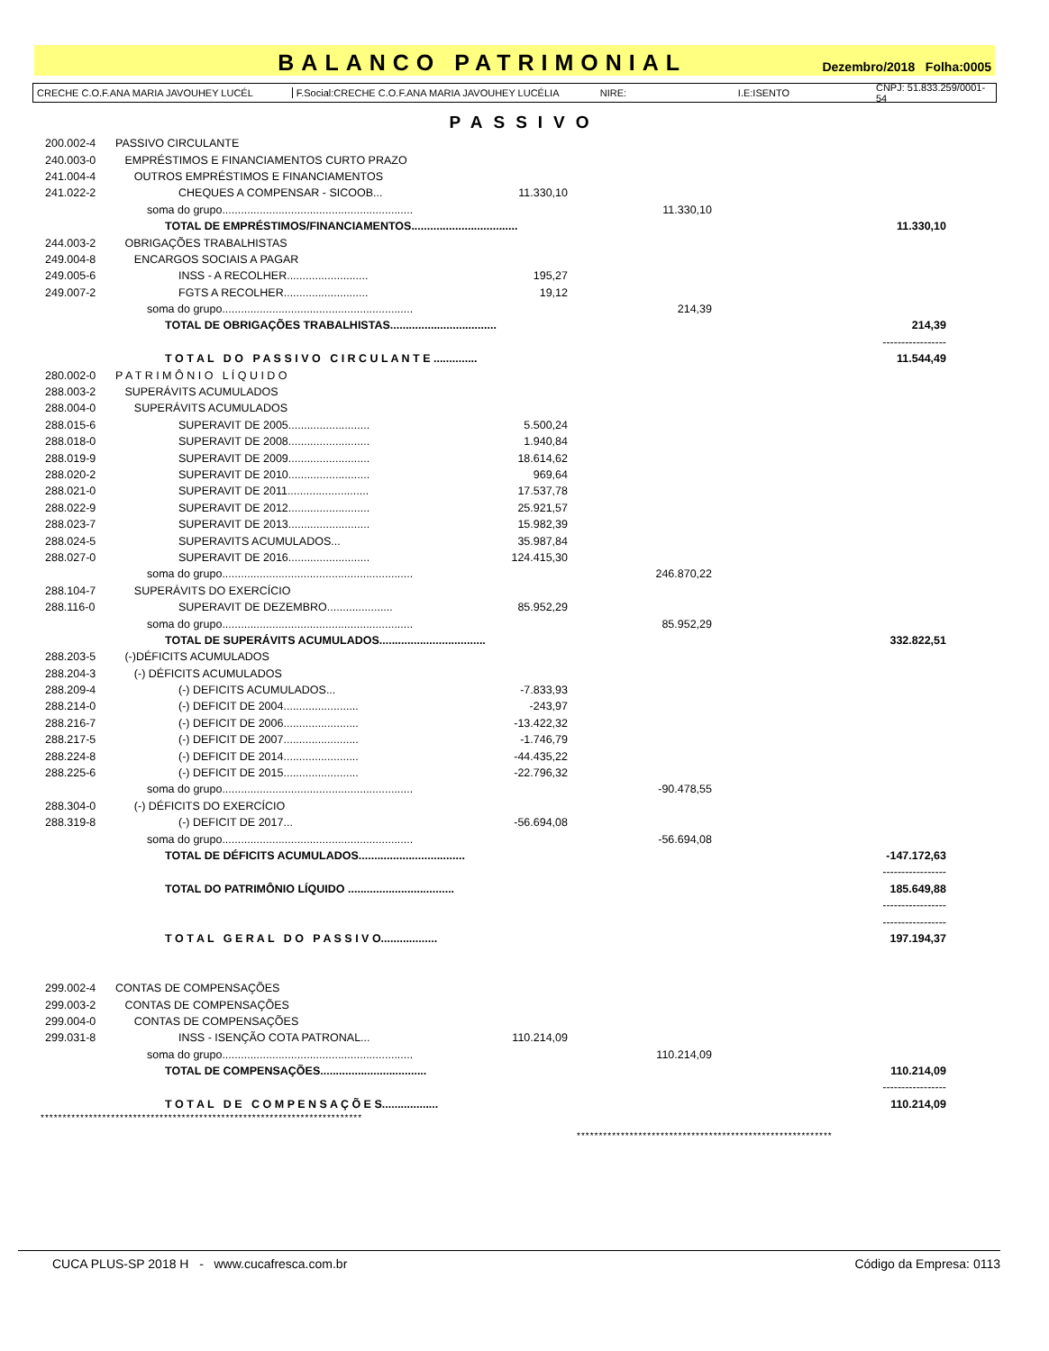BALANCO PATRIMONIAL
Dezembro/2018 Folha:0005
CRECHE C.O.F.ANA MARIA JAVOUHEY LUCÉL F.Social:CRECHE C.O.F.ANA MARIA JAVOUHEY LUCÉLIA NIRE: I.E:ISENTO CNPJ: 51.833.259/0001-54
PASSIVO
| 200.002-4 | PASSIVO CIRCULANTE | | | |
| 240.003-0 | EMPRÉSTIMOS E FINANCIAMENTOS CURTO PRAZO | | | |
| 241.004-4 | OUTROS EMPRÉSTIMOS E FINANCIAMENTOS | | | |
| 241.022-2 | CHEQUES A COMPENSAR - SICOOB... | 11.330,10 | | |
| | soma do grupo............................................................. | | 11.330,10 | |
| | TOTAL DE EMPRÉSTIMOS/FINANCIAMENTOS.................................. | | | 11.330,10 |
| 244.003-2 | OBRIGAÇÕES TRABALHISTAS | | | |
| 249.004-8 | ENCARGOS SOCIAIS A PAGAR | | | |
| 249.005-6 | INSS - A RECOLHER.......................... | 195,27 | | |
| 249.007-2 | FGTS A RECOLHER........................... | 19,12 | | |
| | soma do grupo............................................................. | | 214,39 | |
| | TOTAL DE OBRIGAÇÕES TRABALHISTAS.................................. | | | 214,39 |
| | | | | ----------------- |
| | T O T A L D O P A S S I V O C I R C U L A N T E .............. | | | 11.544,49 |
| 280.002-0 | P A T R I M Ô N I O L Í Q U I D O | | | |
| 288.003-2 | SUPERÁVITS ACUMULADOS | | | |
| 288.004-0 | SUPERÁVITS ACUMULADOS | | | |
| 288.015-6 | SUPERAVIT DE 2005.......................... | 5.500,24 | | |
| 288.018-0 | SUPERAVIT DE 2008.......................... | 1.940,84 | | |
| 288.019-9 | SUPERAVIT DE 2009.......................... | 18.614,62 | | |
| 288.020-2 | SUPERAVIT DE 2010.......................... | 969,64 | | |
| 288.021-0 | SUPERAVIT DE 2011.......................... | 17.537,78 | | |
| 288.022-9 | SUPERAVIT DE 2012.......................... | 25.921,57 | | |
| 288.023-7 | SUPERAVIT DE 2013.......................... | 15.982,39 | | |
| 288.024-5 | SUPERAVITS ACUMULADOS... | 35.987,84 | | |
| 288.027-0 | SUPERAVIT DE 2016.......................... | 124.415,30 | | |
| | soma do grupo............................................................. | | 246.870,22 | |
| 288.104-7 | SUPERÁVITS DO EXERCÍCIO | | | |
| 288.116-0 | SUPERAVIT DE DEZEMBRO..................... | 85.952,29 | | |
| | soma do grupo............................................................. | | 85.952,29 | |
| | TOTAL DE SUPERÁVITS ACUMULADOS.................................. | | | 332.822,51 |
| 288.203-5 | (-)DÉFICITS ACUMULADOS | | | |
| 288.204-3 | (-) DÉFICITS ACUMULADOS | | | |
| 288.209-4 | (-) DEFICITS ACUMULADOS... | -7.833,93 | | |
| 288.214-0 | (-) DEFICIT DE 2004........................ | -243,97 | | |
| 288.216-7 | (-) DEFICIT DE 2006........................ | -13.422,32 | | |
| 288.217-5 | (-) DEFICIT DE 2007........................ | -1.746,79 | | |
| 288.224-8 | (-) DEFICIT DE 2014........................ | -44.435,22 | | |
| 288.225-6 | (-) DEFICIT DE 2015........................ | -22.796,32 | | |
| | soma do grupo............................................................. | | -90.478,55 | |
| 288.304-0 | (-) DÉFICITS DO EXERCÍCIO | | | |
| 288.319-8 | (-) DEFICIT DE 2017... | -56.694,08 | | |
| | soma do grupo............................................................. | | -56.694,08 | |
| | TOTAL DE DÉFICITS ACUMULADOS.................................. | | | -147.172,63 |
| | | | | ----------------- |
| | TOTAL DO PATRIMÔNIO LÍQUIDO .................................. | | | 185.649,88 |
| | | | | ----------------- |
| | | | | ----------------- |
| | T O T A L G E R A L D O P A S S I V O.................. | | | 197.194,37 |
| 299.002-4 | CONTAS DE COMPENSAÇÕES | | | |
| 299.003-2 | CONTAS DE COMPENSAÇÕES | | | |
| 299.004-0 | CONTAS DE COMPENSAÇÕES | | | |
| 299.031-8 | INSS - ISENÇÃO COTA PATRONAL... | 110.214,09 | | |
| | soma do grupo............................................................. | | 110.214,09 | |
| | TOTAL DE COMPENSAÇÕES.................................. | | | 110.214,09 |
| | | | | ----------------- |
| | T O T A L D E C O M P E N S A Ç Õ E S.................. | | | 110.214,09 |
*************************************************************************
**********************************************************
CUCA PLUS-SP 2018 H - www.cucafresca.com.br Código da Empresa: 0113